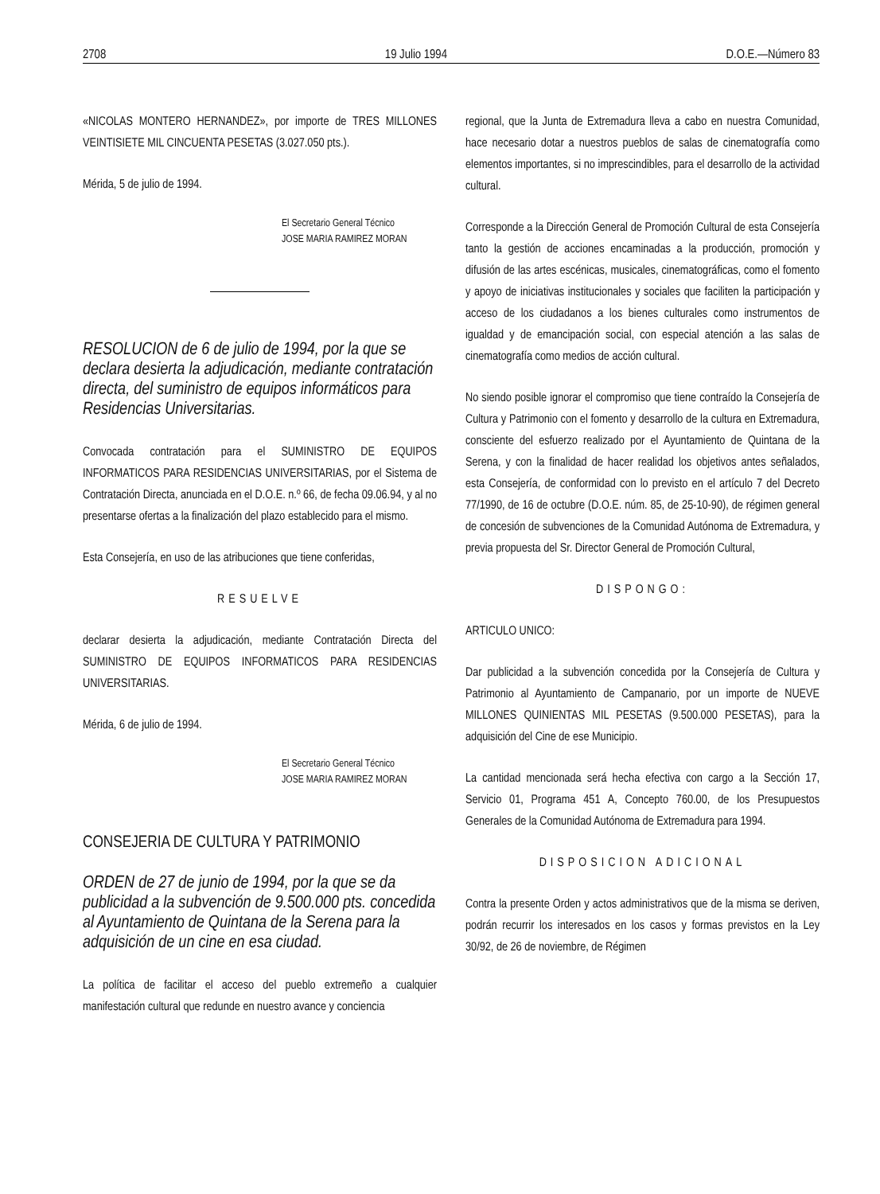2708 19 Julio 1994 D.O.E.—Número 83
«NICOLAS MONTERO HERNANDEZ», por importe de TRES MILLONES VEINTISIETE MIL CINCUENTA PESETAS (3.027.050 pts.).
Mérida, 5 de julio de 1994.
El Secretario General Técnico
JOSE MARIA RAMIREZ MORAN
RESOLUCION de 6 de julio de 1994, por la que se declara desierta la adjudicación, mediante contratación directa, del suministro de equipos informáticos para Residencias Universitarias.
Convocada contratación para el SUMINISTRO DE EQUIPOS INFORMATICOS PARA RESIDENCIAS UNIVERSITARIAS, por el Sistema de Contratación Directa, anunciada en el D.O.E. n.º 66, de fecha 09.06.94, y al no presentarse ofertas a la finalización del plazo establecido para el mismo.
Esta Consejería, en uso de las atribuciones que tiene conferidas,
RESUELVE
declarar desierta la adjudicación, mediante Contratación Directa del SUMINISTRO DE EQUIPOS INFORMATICOS PARA RESIDENCIAS UNIVERSITARIAS.
Mérida, 6 de julio de 1994.
El Secretario General Técnico
JOSE MARIA RAMIREZ MORAN
CONSEJERIA DE CULTURA Y PATRIMONIO
ORDEN de 27 de junio de 1994, por la que se da publicidad a la subvención de 9.500.000 pts. concedida al Ayuntamiento de Quintana de la Serena para la adquisición de un cine en esa ciudad.
La política de facilitar el acceso del pueblo extremeño a cualquier manifestación cultural que redunde en nuestro avance y conciencia
regional, que la Junta de Extremadura lleva a cabo en nuestra Comunidad, hace necesario dotar a nuestros pueblos de salas de cinematografía como elementos importantes, si no imprescindibles, para el desarrollo de la actividad cultural.
Corresponde a la Dirección General de Promoción Cultural de esta Consejería tanto la gestión de acciones encaminadas a la producción, promoción y difusión de las artes escénicas, musicales, cinematográficas, como el fomento y apoyo de iniciativas institucionales y sociales que faciliten la participación y acceso de los ciudadanos a los bienes culturales como instrumentos de igualdad y de emancipación social, con especial atención a las salas de cinematografía como medios de acción cultural.
No siendo posible ignorar el compromiso que tiene contraído la Consejería de Cultura y Patrimonio con el fomento y desarrollo de la cultura en Extremadura, consciente del esfuerzo realizado por el Ayuntamiento de Quintana de la Serena, y con la finalidad de hacer realidad los objetivos antes señalados, esta Consejería, de conformidad con lo previsto en el artículo 7 del Decreto 77/1990, de 16 de octubre (D.O.E. núm. 85, de 25-10-90), de régimen general de concesión de subvenciones de la Comunidad Autónoma de Extremadura, y previa propuesta del Sr. Director General de Promoción Cultural,
DISPONGO:
ARTICULO UNICO:
Dar publicidad a la subvención concedida por la Consejería de Cultura y Patrimonio al Ayuntamiento de Campanario, por un importe de NUEVE MILLONES QUINIENTAS MIL PESETAS (9.500.000 PESETAS), para la adquisición del Cine de ese Municipio.
La cantidad mencionada será hecha efectiva con cargo a la Sección 17, Servicio 01, Programa 451 A, Concepto 760.00, de los Presupuestos Generales de la Comunidad Autónoma de Extremadura para 1994.
DISPOSICION ADICIONAL
Contra la presente Orden y actos administrativos que de la misma se deriven, podrán recurrir los interesados en los casos y formas previstos en la Ley 30/92, de 26 de noviembre, de Régimen